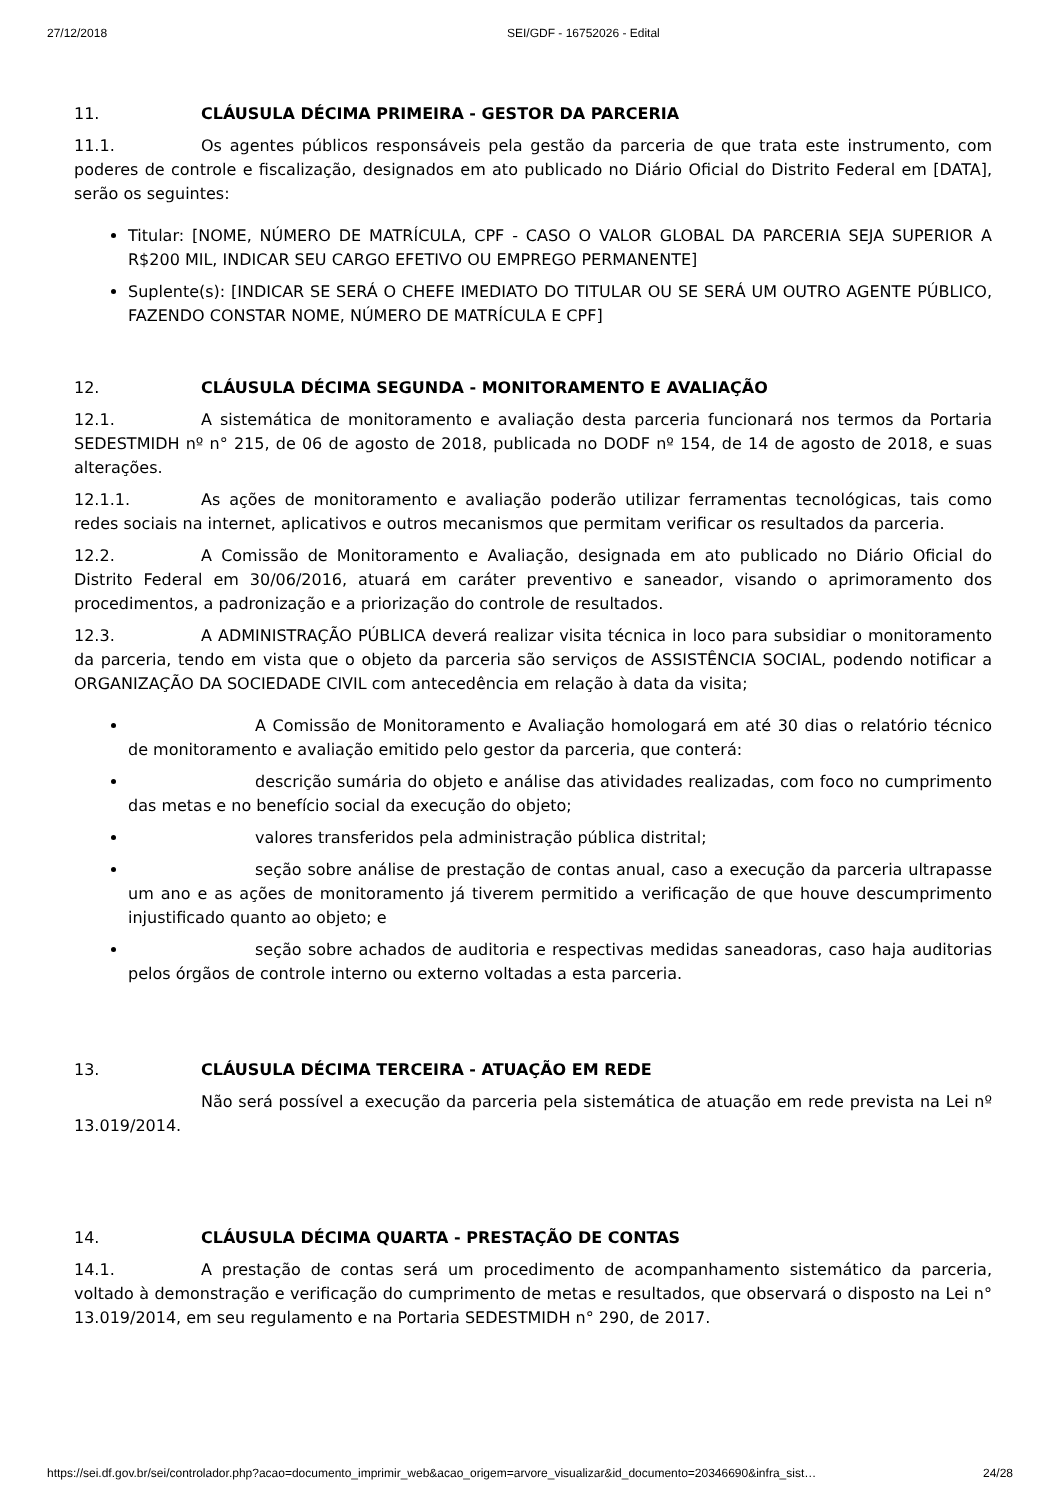27/12/2018 SEI/GDF - 16752026 - Edital
11. CLÁUSULA DÉCIMA PRIMEIRA - GESTOR DA PARCERIA
11.1. Os agentes públicos responsáveis pela gestão da parceria de que trata este instrumento, com poderes de controle e fiscalização, designados em ato publicado no Diário Oficial do Distrito Federal em [DATA], serão os seguintes:
Titular: [NOME, NÚMERO DE MATRÍCULA, CPF - CASO O VALOR GLOBAL DA PARCERIA SEJA SUPERIOR A R$200 MIL, INDICAR SEU CARGO EFETIVO OU EMPREGO PERMANENTE]
Suplente(s): [INDICAR SE SERÁ O CHEFE IMEDIATO DO TITULAR OU SE SERÁ UM OUTRO AGENTE PÚBLICO, FAZENDO CONSTAR NOME, NÚMERO DE MATRÍCULA E CPF]
12. CLÁUSULA DÉCIMA SEGUNDA - MONITORAMENTO E AVALIAÇÃO
12.1. A sistemática de monitoramento e avaliação desta parceria funcionará nos termos da Portaria SEDESTMIDH nº n° 215, de 06 de agosto de 2018, publicada no DODF nº 154, de 14 de agosto de 2018, e suas alterações.
12.1.1. As ações de monitoramento e avaliação poderão utilizar ferramentas tecnológicas, tais como redes sociais na internet, aplicativos e outros mecanismos que permitam verificar os resultados da parceria.
12.2. A Comissão de Monitoramento e Avaliação, designada em ato publicado no Diário Oficial do Distrito Federal em 30/06/2016, atuará em caráter preventivo e saneador, visando o aprimoramento dos procedimentos, a padronização e a priorização do controle de resultados.
12.3. A ADMINISTRAÇÃO PÚBLICA deverá realizar visita técnica in loco para subsidiar o monitoramento da parceria, tendo em vista que o objeto da parceria são serviços de ASSISTÊNCIA SOCIAL, podendo notificar a ORGANIZAÇÃO DA SOCIEDADE CIVIL com antecedência em relação à data da visita;
A Comissão de Monitoramento e Avaliação homologará em até 30 dias o relatório técnico de monitoramento e avaliação emitido pelo gestor da parceria, que conterá:
descrição sumária do objeto e análise das atividades realizadas, com foco no cumprimento das metas e no benefício social da execução do objeto;
valores transferidos pela administração pública distrital;
seção sobre análise de prestação de contas anual, caso a execução da parceria ultrapasse um ano e as ações de monitoramento já tiverem permitido a verificação de que houve descumprimento injustificado quanto ao objeto; e
seção sobre achados de auditoria e respectivas medidas saneadoras, caso haja auditorias pelos órgãos de controle interno ou externo voltadas a esta parceria.
13. CLÁUSULA DÉCIMA TERCEIRA - ATUAÇÃO EM REDE
Não será possível a execução da parceria pela sistemática de atuação em rede prevista na Lei nº 13.019/2014.
14. CLÁUSULA DÉCIMA QUARTA - PRESTAÇÃO DE CONTAS
14.1. A prestação de contas será um procedimento de acompanhamento sistemático da parceria, voltado à demonstração e verificação do cumprimento de metas e resultados, que observará o disposto na Lei n° 13.019/2014, em seu regulamento e na Portaria SEDESTMIDH n° 290, de 2017.
https://sei.df.gov.br/sei/controlador.php?acao=documento_imprimir_web&acao_origem=arvore_visualizar&id_documento=20346690&infra_sist… 24/28